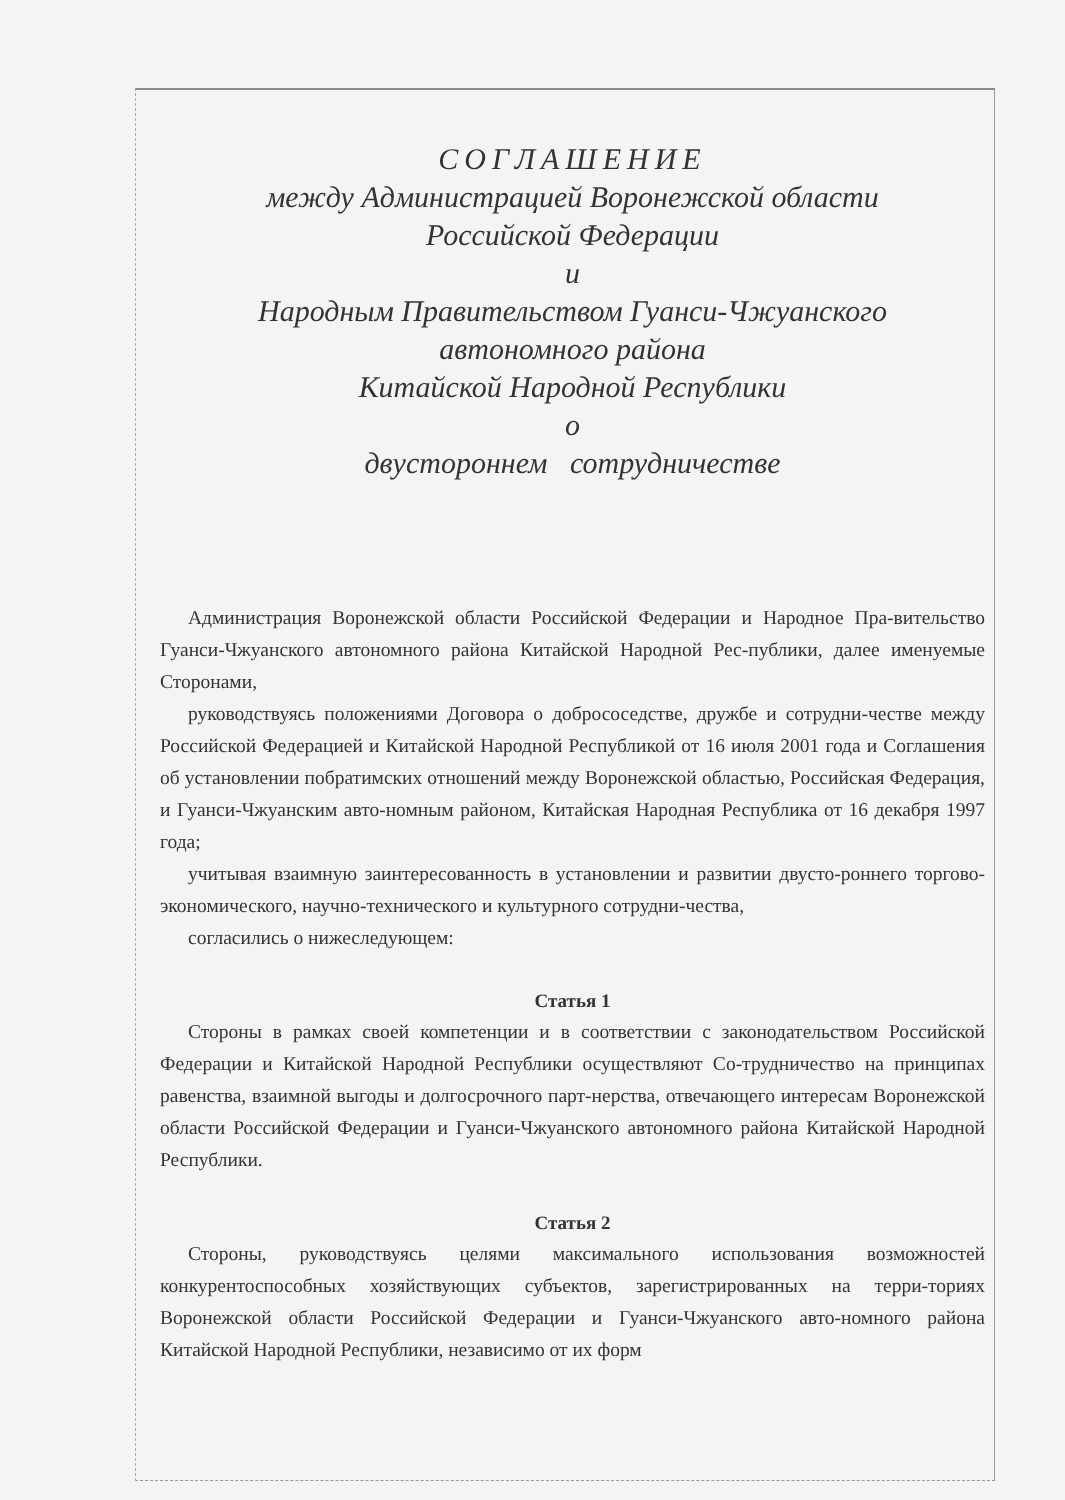СОГЛАШЕНИЕ
между Администрацией Воронежской области
Российской Федерации
и
Народным Правительством Гуанси-Чжуанского
автономного района
Китайской Народной Республики
о
двустороннем сотрудничестве
Администрация Воронежской области Российской Федерации и Народное Пра-вительство Гуанси-Чжуанского автономного района Китайской Народной Рес-публики, далее именуемые Сторонами,
руководствуясь положениями Договора о добрососедстве, дружбе и сотрудни-честве между Российской Федерацией и Китайской Народной Республикой от 16 июля 2001 года и Соглашения об установлении побратимских отношений между Воронежской областью, Российская Федерация, и Гуанси-Чжуанским авто-номным районом, Китайская Народная Республика от 16 декабря 1997 года;
учитывая взаимную заинтересованность в установлении и развитии двусто-роннего торгово-экономического, научно-технического и культурного сотрудни-чества,
согласились о нижеследующем:
Статья 1
Стороны в рамках своей компетенции и в соответствии с законодательством Российской Федерации и Китайской Народной Республики осуществляют Со-трудничество на принципах равенства, взаимной выгоды и долгосрочного парт-нерства, отвечающего интересам Воронежской области Российской Федерации и Гуанси-Чжуанского автономного района Китайской Народной Республики.
Статья 2
Стороны, руководствуясь целями максимального использования возможностей конкурентоспособных хозяйствующих субъектов, зарегистрированных на терри-ториях Воронежской области Российской Федерации и Гуанси-Чжуанского авто-номного района Китайской Народной Республики, независимо от их форм